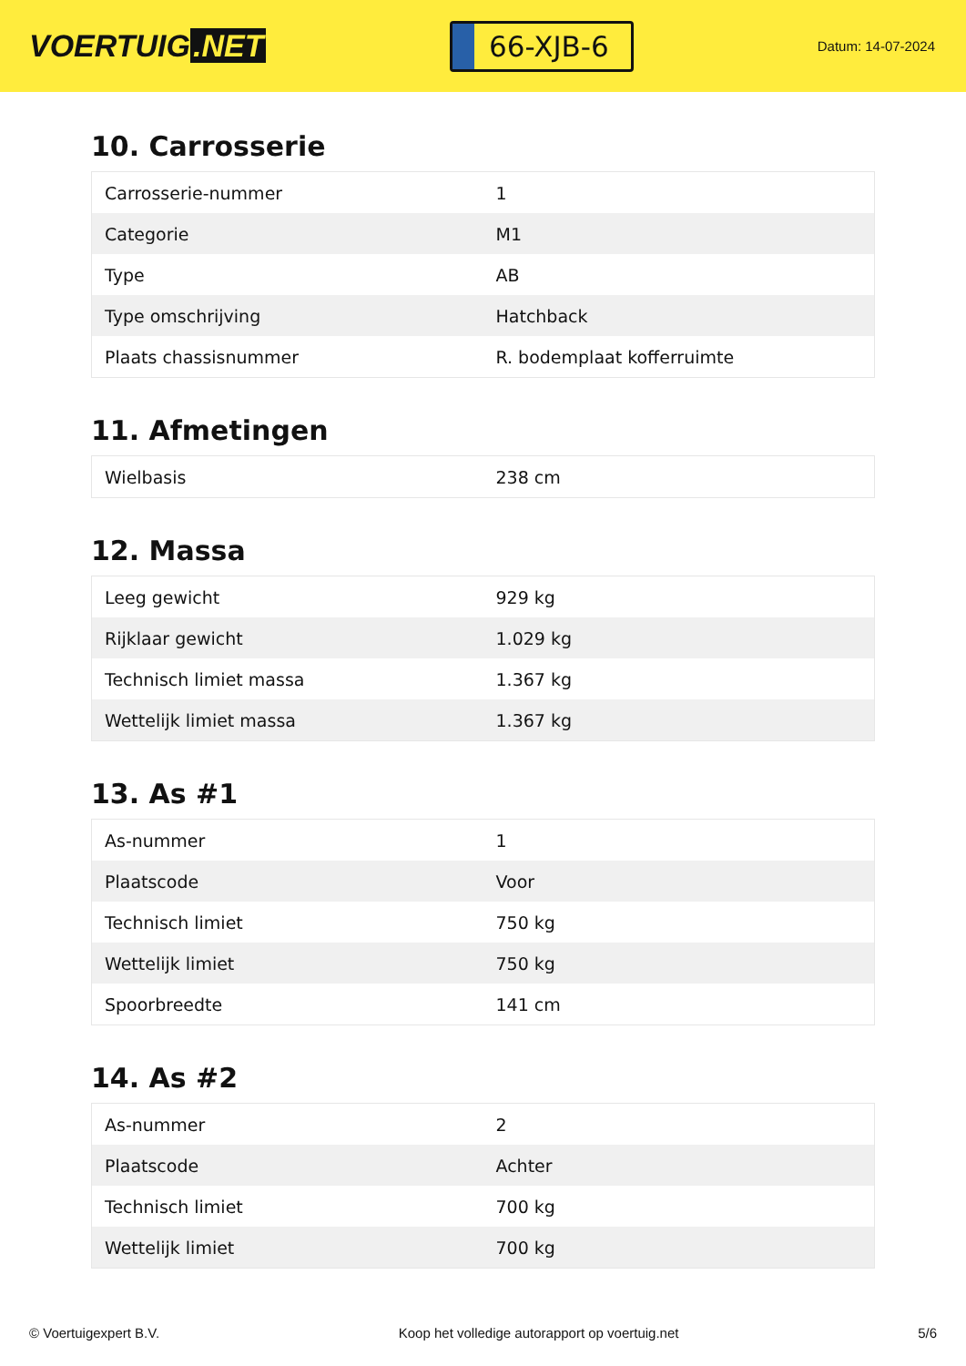VOERTUIG.NET
66-XJB-6
Datum: 14-07-2024
10. Carrosserie
| Carrosserie-nummer | 1 |
| Categorie | M1 |
| Type | AB |
| Type omschrijving | Hatchback |
| Plaats chassisnummer | R. bodemplaat kofferruimte |
11. Afmetingen
| Wielbasis | 238 cm |
12. Massa
| Leeg gewicht | 929 kg |
| Rijklaar gewicht | 1.029 kg |
| Technisch limiet massa | 1.367 kg |
| Wettelijk limiet massa | 1.367 kg |
13. As #1
| As-nummer | 1 |
| Plaatscode | Voor |
| Technisch limiet | 750 kg |
| Wettelijk limiet | 750 kg |
| Spoorbreedte | 141 cm |
14. As #2
| As-nummer | 2 |
| Plaatscode | Achter |
| Technisch limiet | 700 kg |
| Wettelijk limiet | 700 kg |
© Voertuigexpert B.V. Koop het volledige autorapport op voertuig.net 5/6